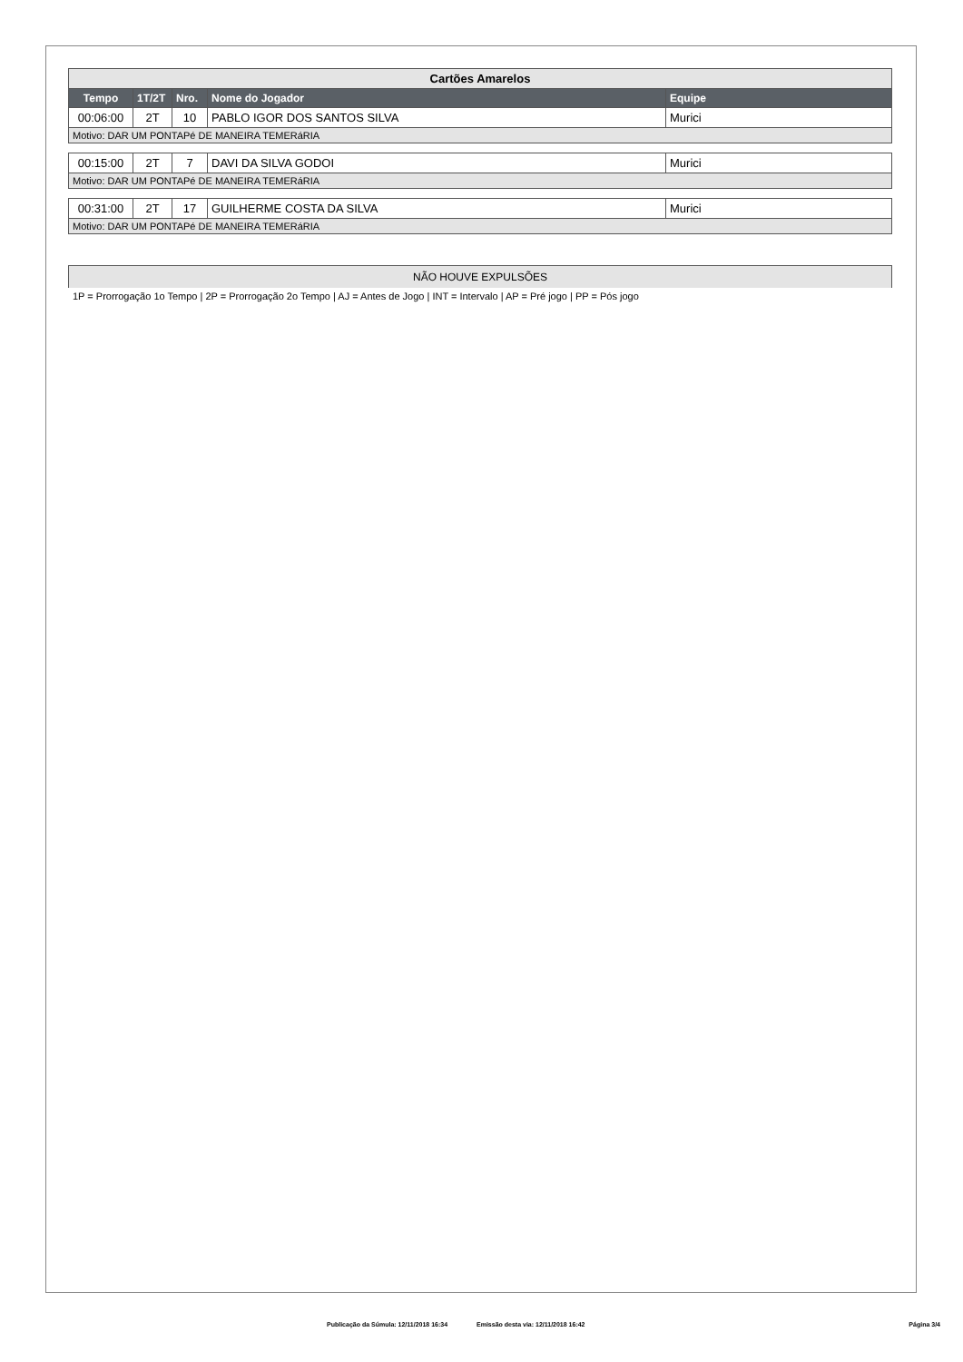| Cartões Amarelos | | | | |
| Tempo | 1T/2T | Nro. | Nome do Jogador | Equipe |
| 00:06:00 | 2T | 10 | PABLO IGOR DOS SANTOS SILVA | Murici |
| Motivo: DAR UM PONTAPé DE MANEIRA TEMERáRIA | | | | |
| 00:15:00 | 2T | 7 | DAVI DA SILVA GODOI | Murici |
| Motivo: DAR UM PONTAPé DE MANEIRA TEMERáRIA | | | | |
| 00:31:00 | 2T | 17 | GUILHERME COSTA DA SILVA | Murici |
| Motivo: DAR UM PONTAPé DE MANEIRA TEMERáRIA | | | | |
NÃO HOUVE EXPULSÕES
1P = Prorrogação 1o Tempo | 2P = Prorrogação 2o Tempo | AJ = Antes de Jogo | INT = Intervalo | AP = Pré jogo | PP = Pós jogo
Publicação da Súmula: 12/11/2018 16:34 Emissão desta via: 12/11/2018 16:42 Página 3/4